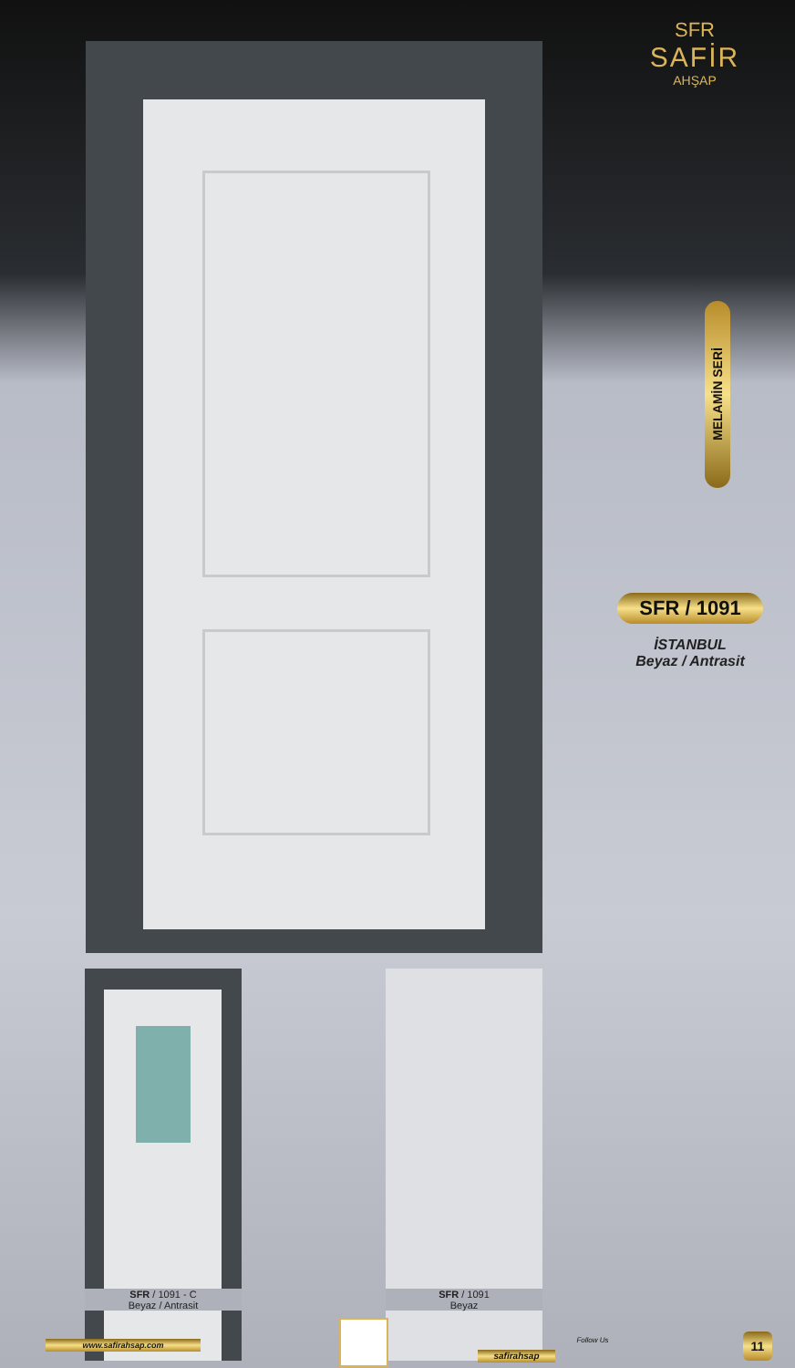SFR
SAFİR
AHŞAP
MELAMİN SERİ
SFR / 1091
İSTANBUL
Beyaz / Antrasit
SFR / 1091 - C
Beyaz / Antrasit
SFR / 1091
Beyaz
www.safirahsap.com Follow Us
safirahsap
11